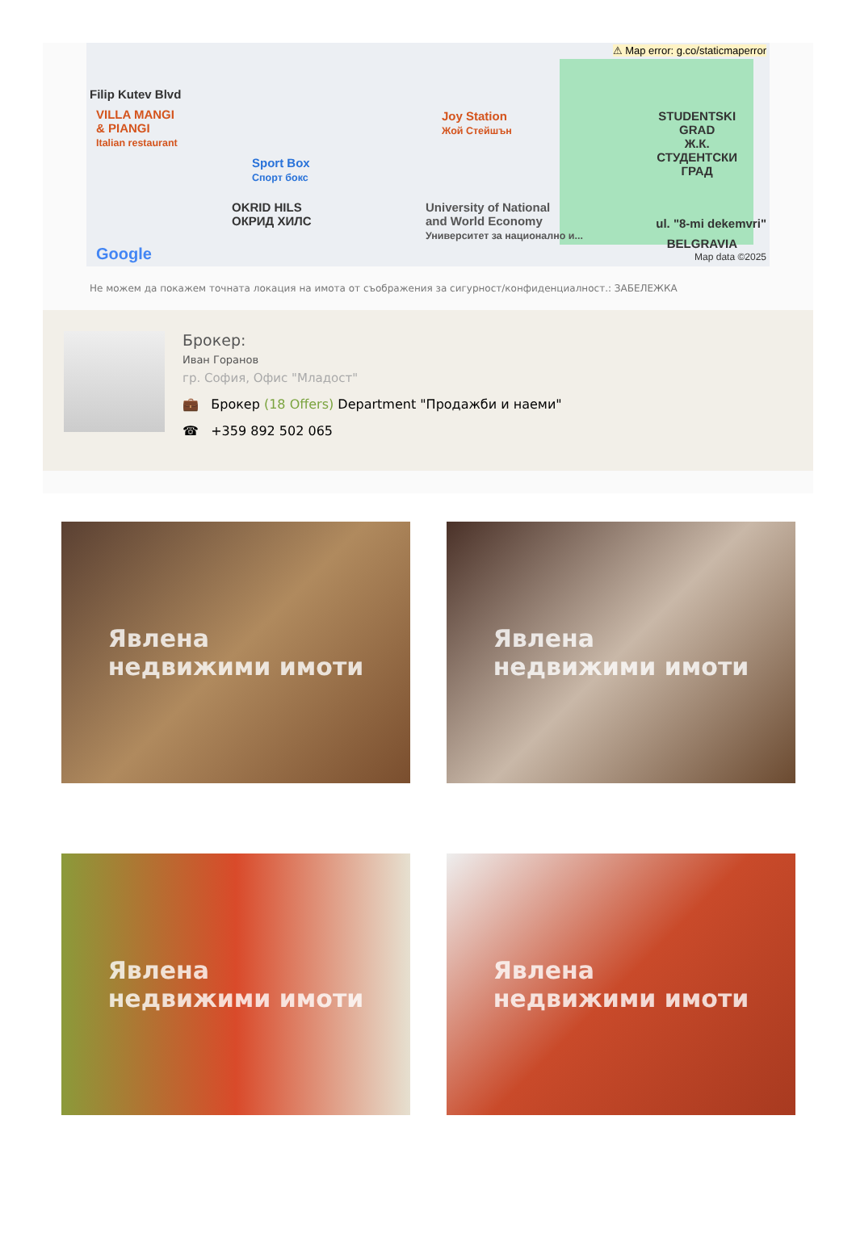⚠ Map error: g.co/staticmaperror
Filip Kutev Blvd
VILLA MANGI
& PIANGI
Italian restaurant
Sport Box
Спорт бокс
OKRID HILS
ОКРИД ХИЛС
Joy Station
Жой Стейшън
University of National
and World Economy
Университет за национално и...
STUDENTSKI
GRAD
Ж.К.
СТУДЕНТСКИ
ГРАД
ul. "8-mi dekemvri"
BELGRAVIA
Google Map data ©2025
Не можем да покажем точната локация на имота от съображения за сигурност/конфиденциалност.: ЗАБЕЛЕЖКА
Брокер:
Иван Горанов
гр. София, Офис "Младост"
💼 Брокер (18 Offers) Department "Продажби и наеми"
☎ +359 892 502 065
Явлена
недвижими имоти
Явлена
недвижими имоти
Явлена
недвижими имоти
Явлена
недвижими имоти